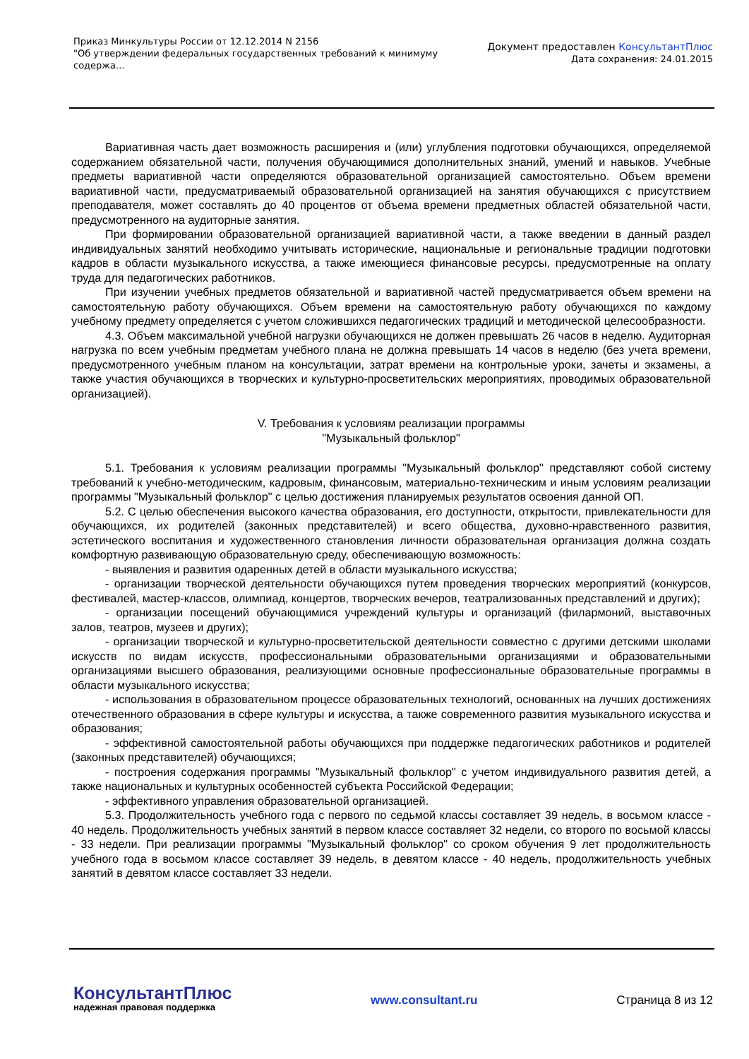Приказ Минкультуры России от 12.12.2014 N 2156
"Об утверждении федеральных государственных требований к минимуму содержа...
Документ предоставлен КонсультантПлюс
Дата сохранения: 24.01.2015
Вариативная часть дает возможность расширения и (или) углубления подготовки обучающихся, определяемой содержанием обязательной части, получения обучающимися дополнительных знаний, умений и навыков. Учебные предметы вариативной части определяются образовательной организацией самостоятельно. Объем времени вариативной части, предусматриваемый образовательной организацией на занятия обучающихся с присутствием преподавателя, может составлять до 40 процентов от объема времени предметных областей обязательной части, предусмотренного на аудиторные занятия.
При формировании образовательной организацией вариативной части, а также введении в данный раздел индивидуальных занятий необходимо учитывать исторические, национальные и региональные традиции подготовки кадров в области музыкального искусства, а также имеющиеся финансовые ресурсы, предусмотренные на оплату труда для педагогических работников.
При изучении учебных предметов обязательной и вариативной частей предусматривается объем времени на самостоятельную работу обучающихся. Объем времени на самостоятельную работу обучающихся по каждому учебному предмету определяется с учетом сложившихся педагогических традиций и методической целесообразности.
4.3. Объем максимальной учебной нагрузки обучающихся не должен превышать 26 часов в неделю. Аудиторная нагрузка по всем учебным предметам учебного плана не должна превышать 14 часов в неделю (без учета времени, предусмотренного учебным планом на консультации, затрат времени на контрольные уроки, зачеты и экзамены, а также участия обучающихся в творческих и культурно-просветительских мероприятиях, проводимых образовательной организацией).
V. Требования к условиям реализации программы
"Музыкальный фольклор"
5.1. Требования к условиям реализации программы "Музыкальный фольклор" представляют собой систему требований к учебно-методическим, кадровым, финансовым, материально-техническим и иным условиям реализации программы "Музыкальный фольклор" с целью достижения планируемых результатов освоения данной ОП.
5.2. С целью обеспечения высокого качества образования, его доступности, открытости, привлекательности для обучающихся, их родителей (законных представителей) и всего общества, духовно-нравственного развития, эстетического воспитания и художественного становления личности образовательная организация должна создать комфортную развивающую образовательную среду, обеспечивающую возможность:
- выявления и развития одаренных детей в области музыкального искусства;
- организации творческой деятельности обучающихся путем проведения творческих мероприятий (конкурсов, фестивалей, мастер-классов, олимпиад, концертов, творческих вечеров, театрализованных представлений и других);
- организации посещений обучающимися учреждений культуры и организаций (филармоний, выставочных залов, театров, музеев и других);
- организации творческой и культурно-просветительской деятельности совместно с другими детскими школами искусств по видам искусств, профессиональными образовательными организациями и образовательными организациями высшего образования, реализующими основные профессиональные образовательные программы в области музыкального искусства;
- использования в образовательном процессе образовательных технологий, основанных на лучших достижениях отечественного образования в сфере культуры и искусства, а также современного развития музыкального искусства и образования;
- эффективной самостоятельной работы обучающихся при поддержке педагогических работников и родителей (законных представителей) обучающихся;
- построения содержания программы "Музыкальный фольклор" с учетом индивидуального развития детей, а также национальных и культурных особенностей субъекта Российской Федерации;
- эффективного управления образовательной организацией.
5.3. Продолжительность учебного года с первого по седьмой классы составляет 39 недель, в восьмом классе - 40 недель. Продолжительность учебных занятий в первом классе составляет 32 недели, со второго по восьмой классы - 33 недели. При реализации программы "Музыкальный фольклор" со сроком обучения 9 лет продолжительность учебного года в восьмом классе составляет 39 недель, в девятом классе - 40 недель, продолжительность учебных занятий в девятом классе составляет 33 недели.
КонсультантПлюс
надежная правовая поддержка
www.consultant.ru Страница 8 из 12